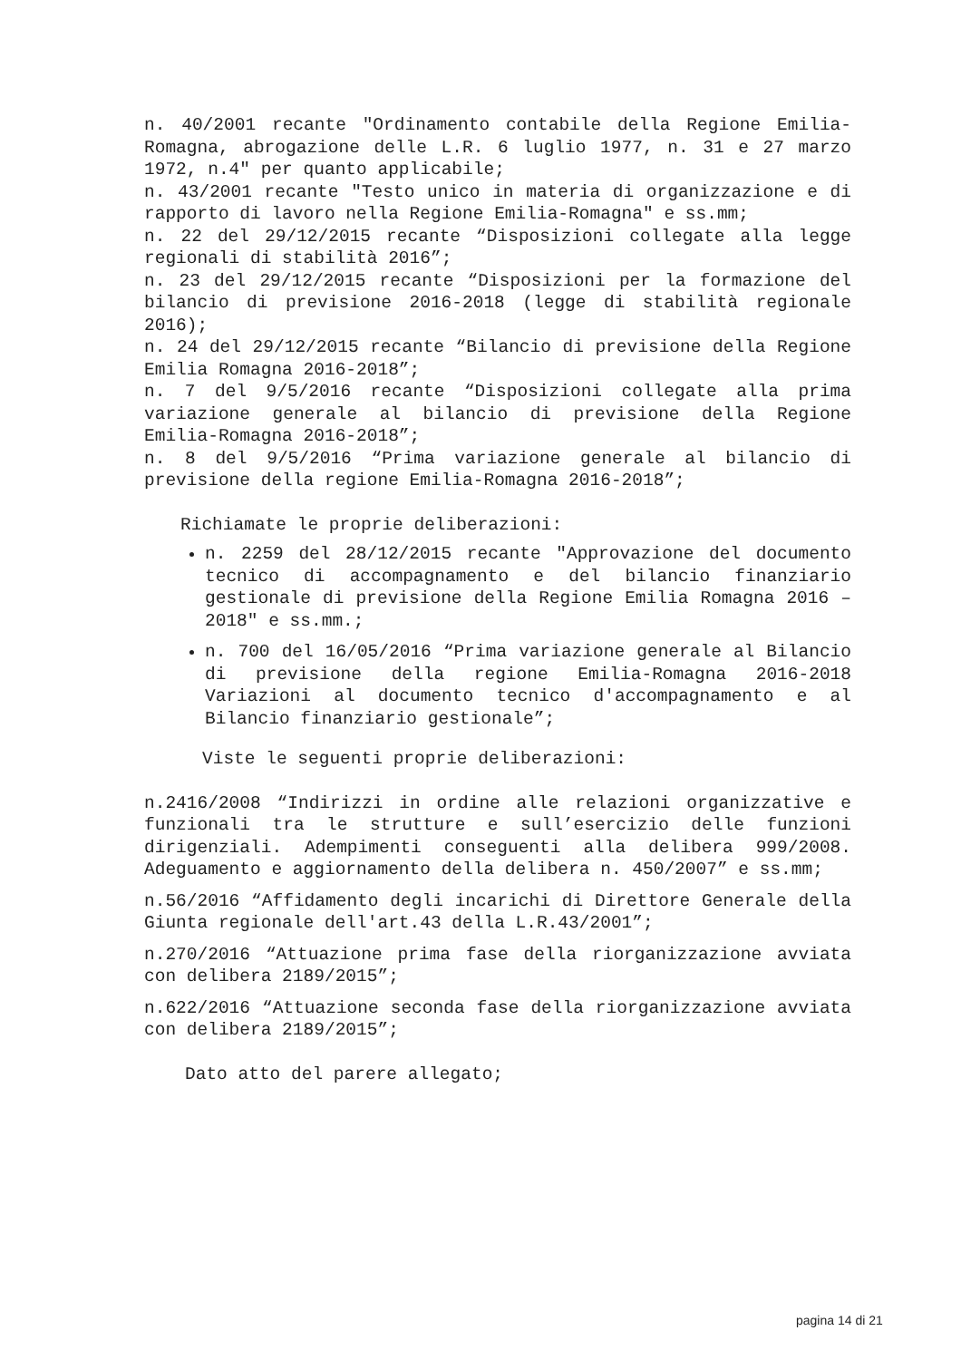n. 40/2001 recante "Ordinamento contabile della Regione Emilia-Romagna, abrogazione delle L.R. 6 luglio 1977, n. 31 e 27 marzo 1972, n.4" per quanto applicabile;
n. 43/2001 recante "Testo unico in materia di organizzazione e di rapporto di lavoro nella Regione Emilia-Romagna" e ss.mm;
n. 22 del 29/12/2015 recante “Disposizioni collegate alla legge regionali di stabilità 2016”;
n. 23 del 29/12/2015 recante “Disposizioni per la formazione del bilancio di previsione 2016-2018 (legge di stabilità regionale 2016);
n. 24 del 29/12/2015 recante “Bilancio di previsione della Regione Emilia Romagna 2016-2018”;
n. 7 del 9/5/2016 recante “Disposizioni collegate alla prima variazione generale al bilancio di previsione della Regione Emilia-Romagna 2016-2018”;
n. 8 del 9/5/2016 “Prima variazione generale al bilancio di previsione della regione Emilia-Romagna 2016-2018”;
Richiamate le proprie deliberazioni:
n. 2259 del 28/12/2015 recante "Approvazione del documento tecnico di accompagnamento e del bilancio finanziario gestionale di previsione della Regione Emilia Romagna 2016 – 2018" e ss.mm.;
n. 700 del 16/05/2016 “Prima variazione generale al Bilancio di previsione della regione Emilia-Romagna 2016-2018 Variazioni al documento tecnico d'accompagnamento e al Bilancio finanziario gestionale”;
Viste le seguenti proprie deliberazioni:
n.2416/2008 “Indirizzi in ordine alle relazioni organizzative e funzionali tra le strutture e sull’esercizio delle funzioni dirigenziali. Adempimenti conseguenti alla delibera 999/2008. Adeguamento e aggiornamento della delibera n. 450/2007” e ss.mm;
n.56/2016 “Affidamento degli incarichi di Direttore Generale della Giunta regionale dell'art.43 della L.R.43/2001”;
n.270/2016 “Attuazione prima fase della riorganizzazione avviata con delibera 2189/2015”;
n.622/2016 “Attuazione seconda fase della riorganizzazione avviata con delibera 2189/2015”;
Dato atto del parere allegato;
pagina 14 di 21